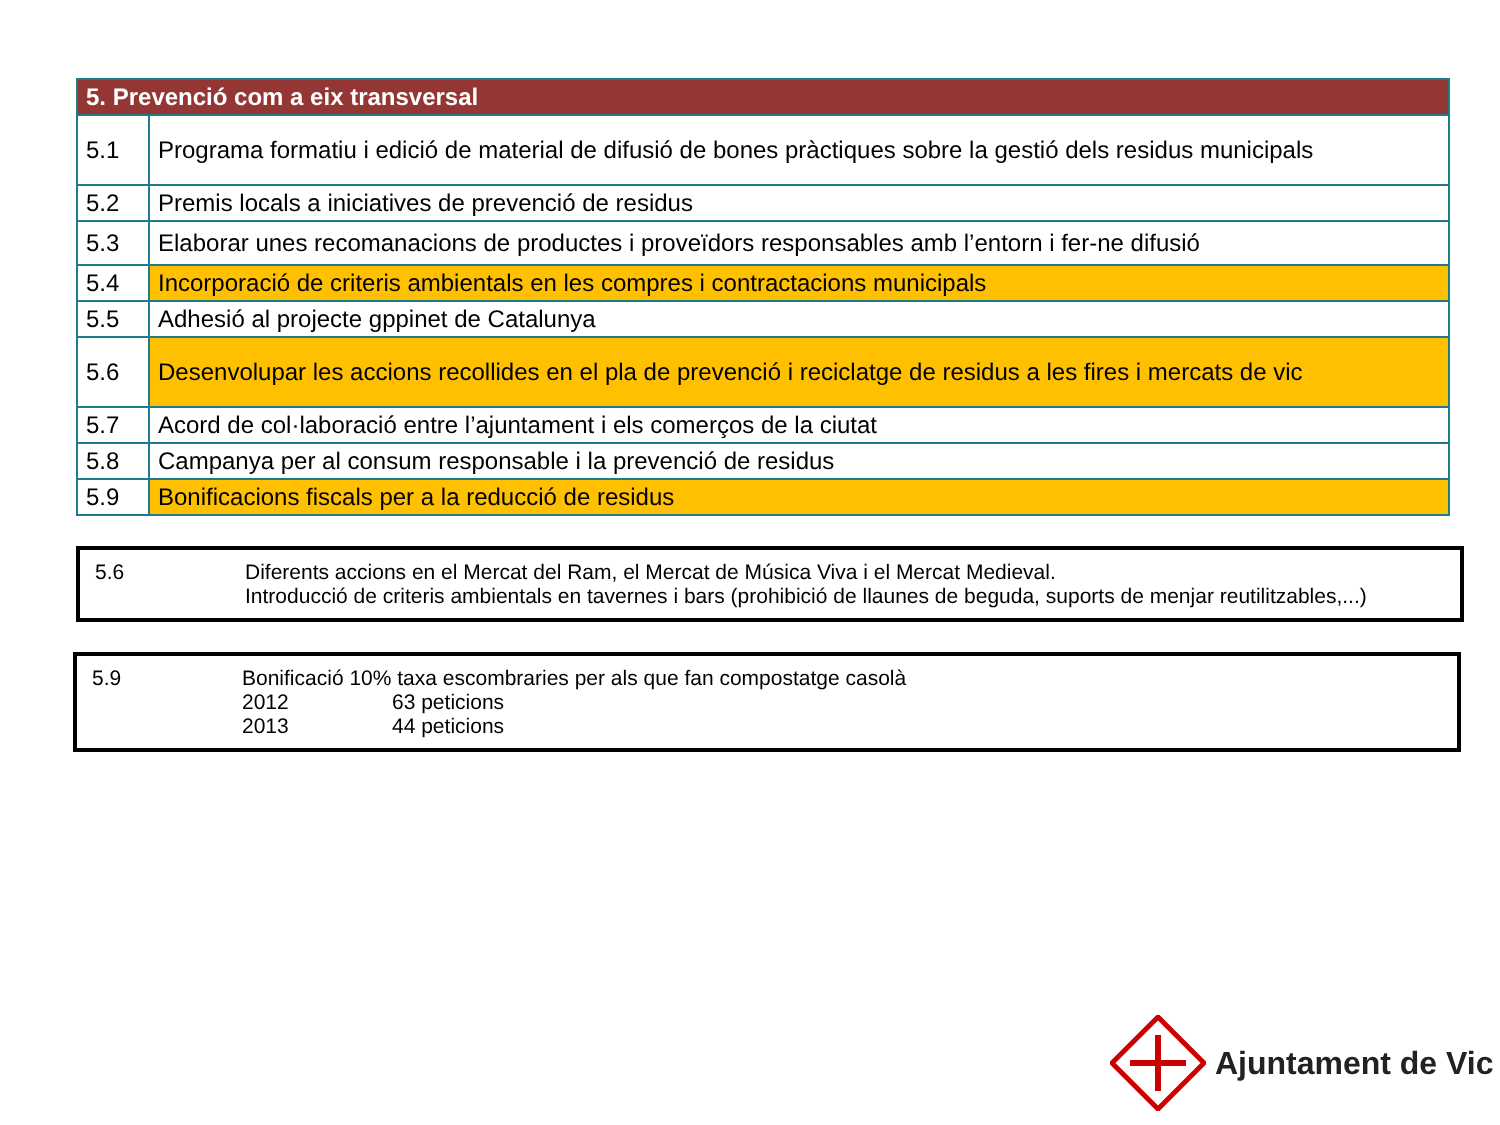| 5. Prevenció com a eix transversal | |
| --- | --- |
| 5.1 | Programa formatiu i edició de material de difusió de bones pràctiques sobre la gestió dels residus municipals |
| 5.2 | Premis locals a iniciatives de prevenció de residus |
| 5.3 | Elaborar unes recomanacions de productes i proveïdors responsables amb l’entorn i fer-ne difusió |
| 5.4 | Incorporació de criteris ambientals en les compres i contractacions municipals |
| 5.5 | Adhesió al projecte gppinet de Catalunya |
| 5.6 | Desenvolupar les accions recollides en el pla de prevenció i reciclatge de residus a les fires i mercats de vic |
| 5.7 | Acord de col·laboració entre l’ajuntament i els comerços de la ciutat |
| 5.8 | Campanya per al consum responsable i la prevenció de residus |
| 5.9 | Bonificacions fiscals per a la reducció de residus |
5.6 Diferents accions en el Mercat del Ram, el Mercat de Música Viva i el Mercat Medieval.
Introducció de criteris ambientals en tavernes i bars (prohibició de llaunes de beguda, suports de menjar reutilitzables,...)
5.9 Bonificació 10% taxa escombraries per als que fan compostatge casolà
2012 63 peticions
2013 44 peticions
Ajuntament de Vic